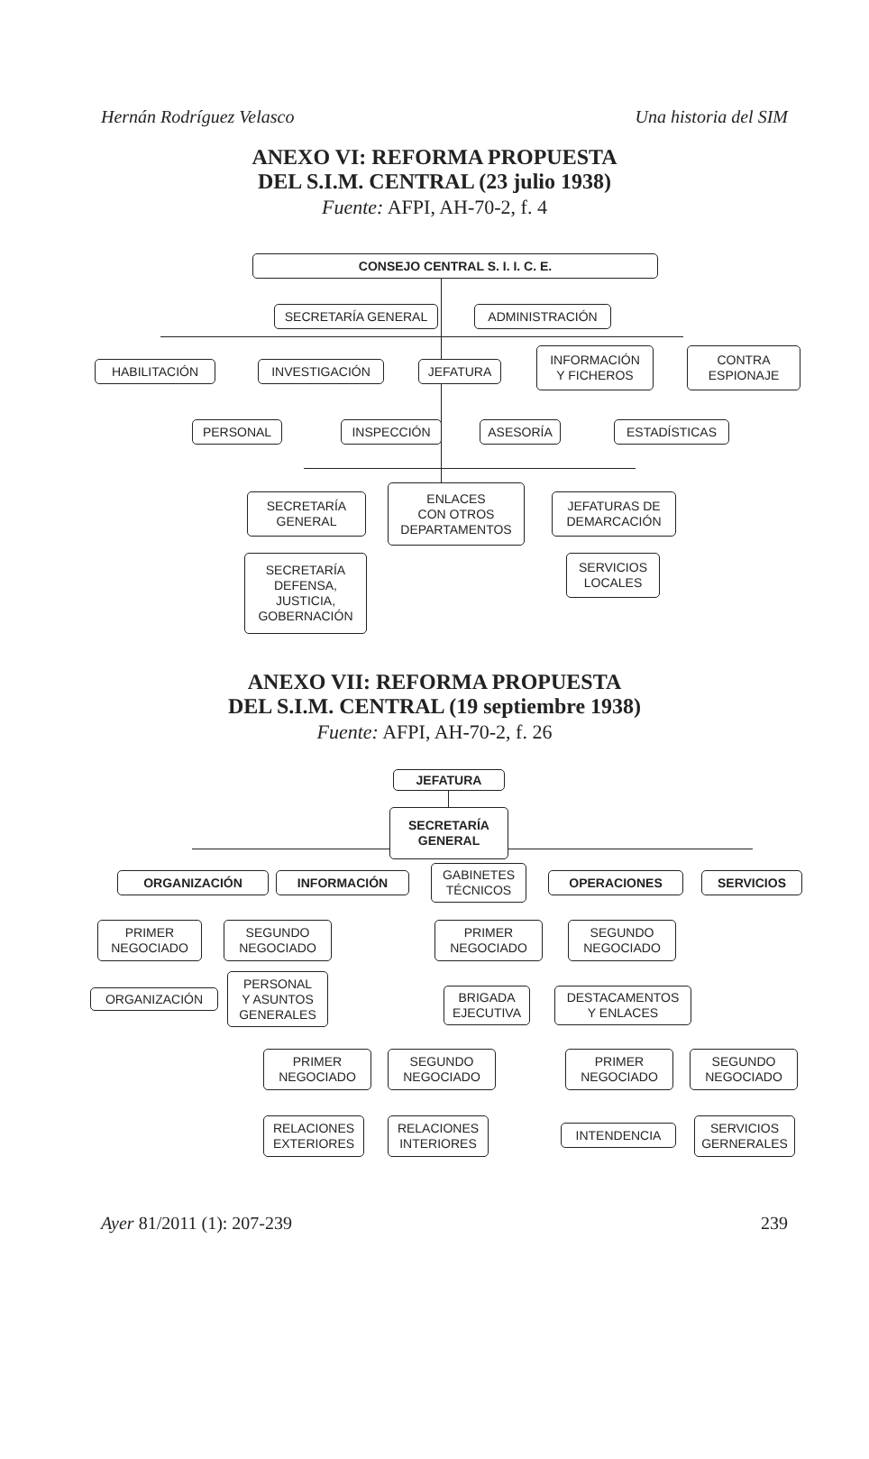Hernán Rodríguez Velasco Una historia del SIM
ANEXO VI: REFORMA PROPUESTA
DEL S.I.M. CENTRAL (23 julio 1938)
Fuente: AFPI, AH-70-2, f. 4
CONSEJO CENTRAL S. I. I. C. E.
SECRETARÍA GENERAL ADMINISTRACIÓN
HABILITACIÓN INVESTIGACIÓN JEFATURA
INFORMACIÓN
Y FICHEROS
CONTRA
ESPIONAJE
PERSONAL INSPECCIÓN ASESORÍA ESTADÍSTICAS
SECRETARÍA
GENERAL
ENLACES
CON OTROS
DEPARTAMENTOS
JEFATURAS DE
DEMARCACIÓN
SECRETARÍA
DEFENSA,
JUSTICIA,
GOBERNACIÓN
SERVICIOS
LOCALES
ANEXO VII: REFORMA PROPUESTA
DEL S.I.M. CENTRAL (19 septiembre 1938)
Fuente: AFPI, AH-70-2, f. 26
JEFATURA
SECRETARÍA
GENERAL
ORGANIZACIÓN INFORMACIÓN
GABINETES
TÉCNICOS
OPERACIONES SERVICIOS
PRIMER
NEGOCIADO
SEGUNDO
NEGOCIADO
PRIMER
NEGOCIADO
SEGUNDO
NEGOCIADO
ORGANIZACIÓN
PERSONAL
Y ASUNTOS
GENERALES
BRIGADA
EJECUTIVA
DESTACAMENTOS
Y ENLACES
PRIMER
NEGOCIADO
SEGUNDO
NEGOCIADO
PRIMER
NEGOCIADO
SEGUNDO
NEGOCIADO
RELACIONES
EXTERIORES
RELACIONES
INTERIORES
INTENDENCIA
SERVICIOS
GERNERALES
Ayer 81/2011 (1): 207-239 239